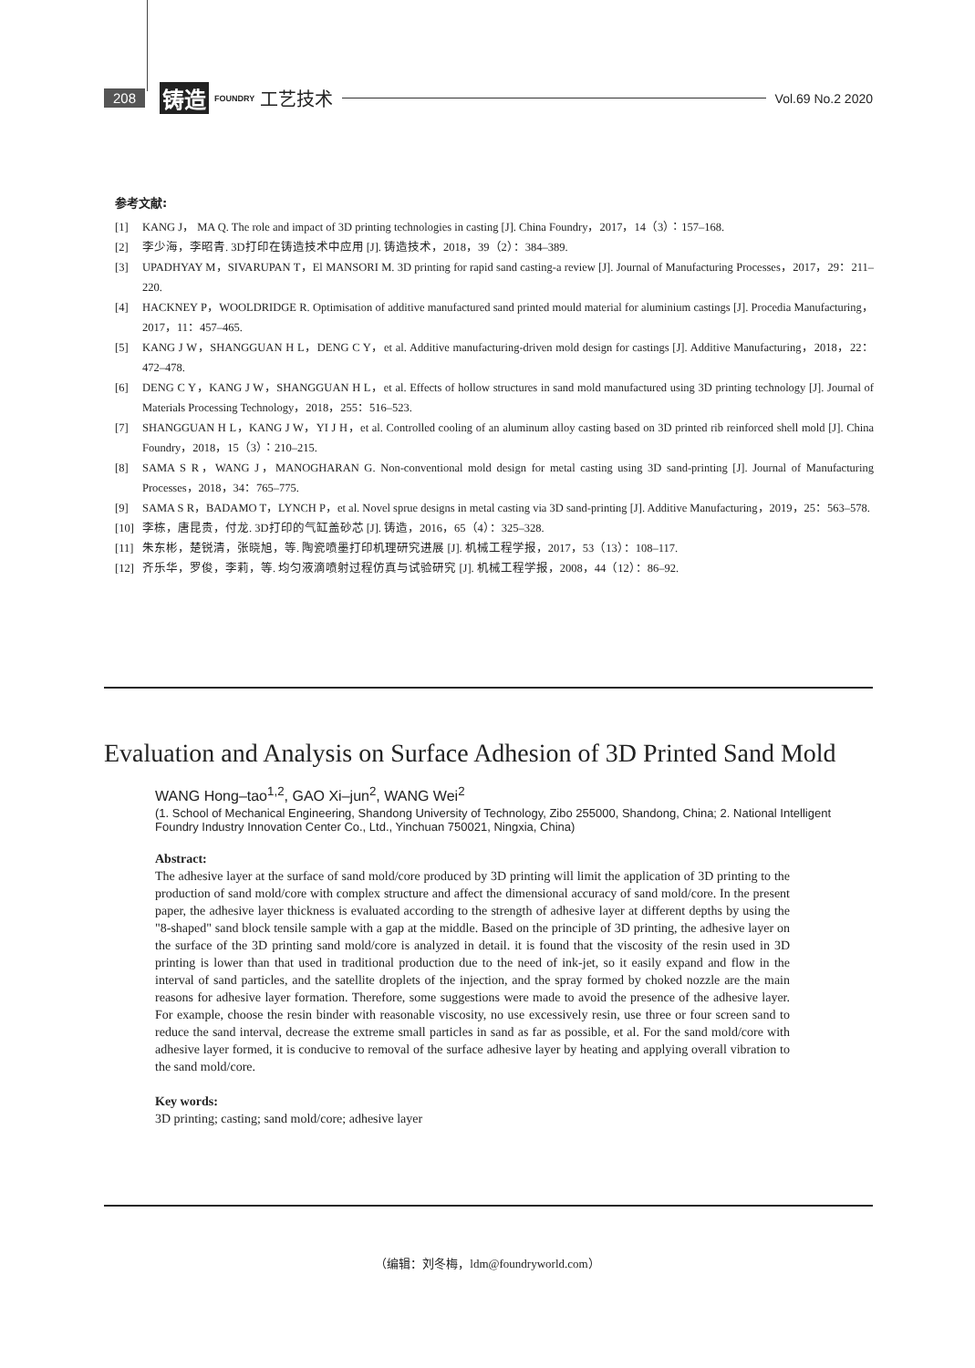208 铸造 FOUNDRY 工艺技术
Vol.69 No.2 2020
参考文献:
[1] KANG J， MA Q. The role and impact of 3D printing technologies in casting [J]. China Foundry，2017，14（3）：157–168.
[2] 李少海，李昭青. 3D打印在铸造技术中应用 [J]. 铸造技术，2018，39（2）：384–389.
[3] UPADHYAY M，SIVARUPAN T，El MANSORI M. 3D printing for rapid sand casting-a review [J]. Journal of Manufacturing Processes，2017，29：211–220.
[4] HACKNEY P，WOOLDRIDGE R. Optimisation of additive manufactured sand printed mould material for aluminium castings [J]. Procedia Manufacturing，2017，11：457–465.
[5] KANG J W，SHANGGUAN H L，DENG C Y，et al. Additive manufacturing-driven mold design for castings [J]. Additive Manufacturing，2018，22：472–478.
[6] DENG C Y，KANG J W，SHANGGUAN H L，et al. Effects of hollow structures in sand mold manufactured using 3D printing technology [J]. Journal of Materials Processing Technology，2018，255：516–523.
[7] SHANGGUAN H L，KANG J W，YI J H，et al. Controlled cooling of an aluminum alloy casting based on 3D printed rib reinforced shell mold [J]. China Foundry，2018，15（3）：210–215.
[8] SAMA S R，WANG J，MANOGHARAN G. Non-conventional mold design for metal casting using 3D sand-printing [J]. Journal of Manufacturing Processes，2018，34：765–775.
[9] SAMA S R，BADAMO T，LYNCH P，et al. Novel sprue designs in metal casting via 3D sand-printing [J]. Additive Manufacturing，2019，25：563–578.
[10] 李栋，唐昆贵，付龙. 3D打印的气缸盖砂芯 [J]. 铸造，2016，65（4）：325–328.
[11] 朱东彬，楚锐清，张晓旭，等. 陶瓷喷墨打印机理研究进展 [J]. 机械工程学报，2017，53（13）：108–117.
[12] 齐乐华，罗俊，李莉，等. 均匀液滴喷射过程仿真与试验研究 [J]. 机械工程学报，2008，44（12）：86–92.
Evaluation and Analysis on Surface Adhesion of 3D Printed Sand Mold
WANG Hong–tao<sup>1,2</sup>, GAO Xi–jun<sup>2</sup>, WANG Wei<sup>2</sup>
(1. School of Mechanical Engineering, Shandong University of Technology, Zibo 255000, Shandong, China; 2. National Intelligent Foundry Industry Innovation Center Co., Ltd., Yinchuan 750021, Ningxia, China)
Abstract:
The adhesive layer at the surface of sand mold/core produced by 3D printing will limit the application of 3D printing to the production of sand mold/core with complex structure and affect the dimensional accuracy of sand mold/core. In the present paper, the adhesive layer thickness is evaluated according to the strength of adhesive layer at different depths by using the "8-shaped" sand block tensile sample with a gap at the middle. Based on the principle of 3D printing, the adhesive layer on the surface of the 3D printing sand mold/core is analyzed in detail. it is found that the viscosity of the resin used in 3D printing is lower than that used in traditional production due to the need of ink-jet, so it easily expand and flow in the interval of sand particles, and the satellite droplets of the injection, and the spray formed by choked nozzle are the main reasons for adhesive layer formation. Therefore, some suggestions were made to avoid the presence of the adhesive layer. For example, choose the resin binder with reasonable viscosity, no use excessively resin, use three or four screen sand to reduce the sand interval, decrease the extreme small particles in sand as far as possible, et al. For the sand mold/core with adhesive layer formed, it is conducive to removal of the surface adhesive layer by heating and applying overall vibration to the sand mold/core.
Key words:
3D printing; casting; sand mold/core; adhesive layer
（编辑：刘冬梅，ldm@foundryworld.com）